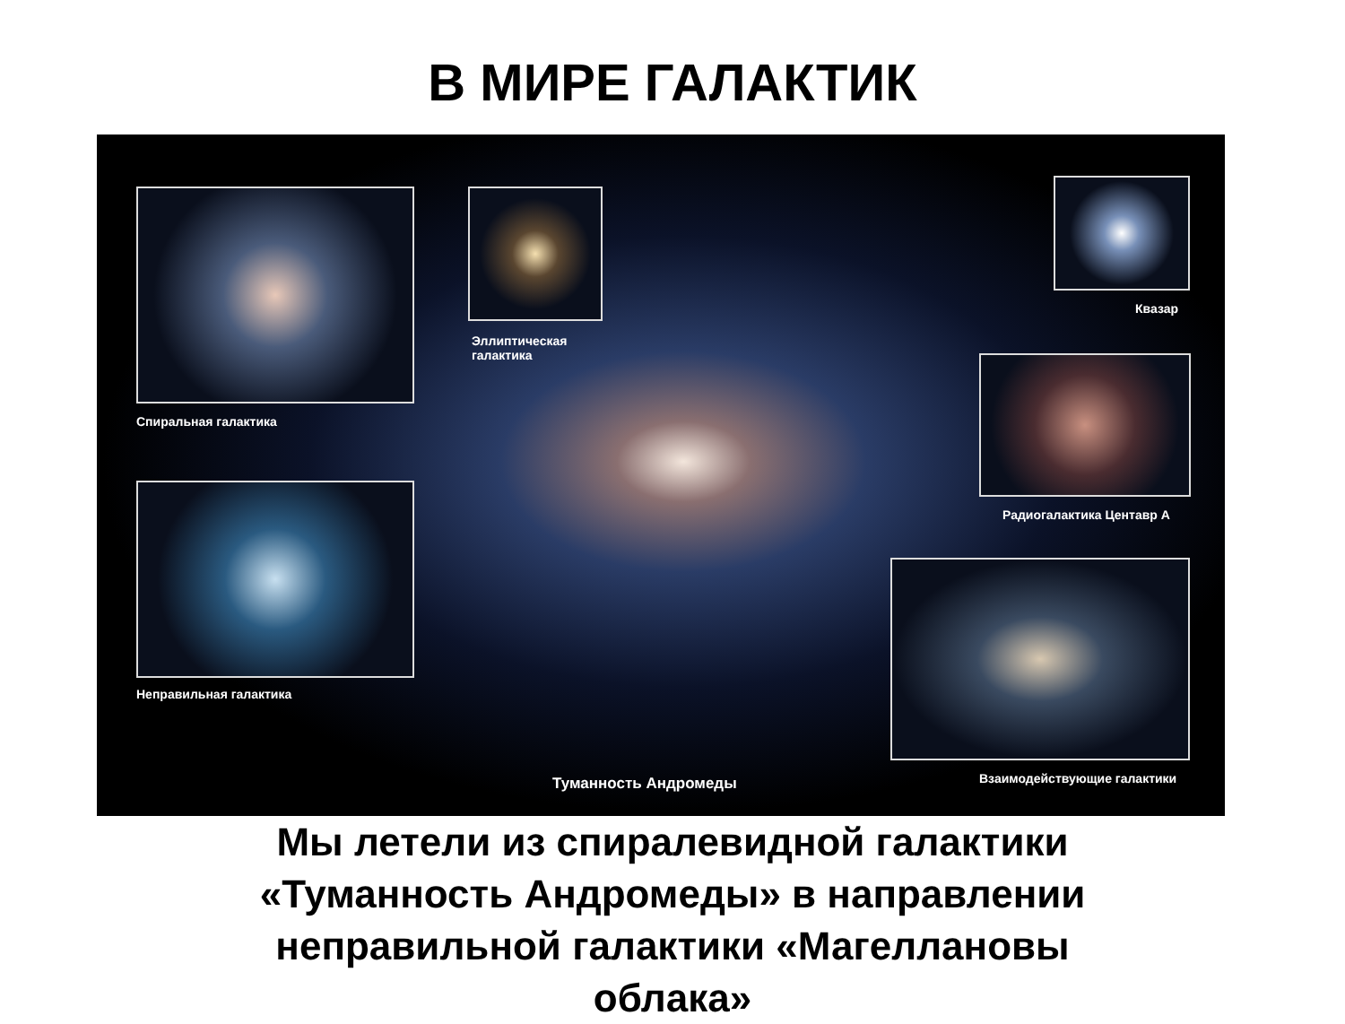В МИРЕ ГАЛАКТИК
Спиральная галактика
Эллиптическая
галактика
Квазар
Радиогалактика Центавр А
Неправильная галактика
Взаимодействующие галактики
Туманность Андромеды
Мы летели из спиралевидной галактики
«Туманность Андромеды» в направлении
неправильной галактики «Магеллановы
облака»